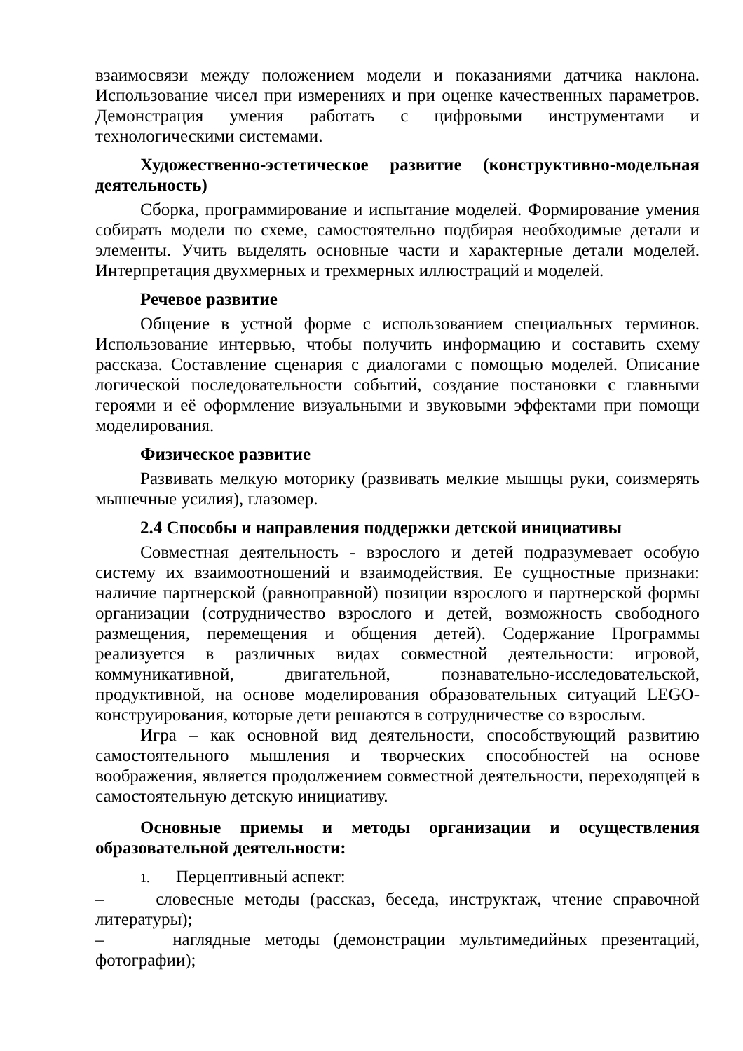взаимосвязи между положением модели и показаниями датчика наклона. Использование чисел при измерениях и при оценке качественных параметров. Демонстрация умения работать с цифровыми инструментами и технологическими системами.
Художественно-эстетическое развитие (конструктивно-модельная деятельность)
Сборка, программирование и испытание моделей. Формирование умения собирать модели по схеме, самостоятельно подбирая необходимые детали и элементы. Учить выделять основные части и характерные детали моделей. Интерпретация двухмерных и трехмерных иллюстраций и моделей.
Речевое развитие
Общение в устной форме с использованием специальных терминов. Использование интервью, чтобы получить информацию и составить схему рассказа. Составление сценария с диалогами с помощью моделей. Описание логической последовательности событий, создание постановки с главными героями и её оформление визуальными и звуковыми эффектами при помощи моделирования.
Физическое развитие
Развивать мелкую моторику (развивать мелкие мышцы руки, соизмерять мышечные усилия), глазомер.
2.4 Способы и направления поддержки детской инициативы
Совместная деятельность - взрослого и детей подразумевает особую систему их взаимоотношений и взаимодействия. Ее сущностные признаки: наличие партнерской (равноправной) позиции взрослого и партнерской формы организации (сотрудничество взрослого и детей, возможность свободного размещения, перемещения и общения детей). Содержание Программы реализуется в различных видах совместной деятельности: игровой, коммуникативной, двигательной, познавательно-исследовательской, продуктивной, на основе моделирования образовательных ситуаций LEGO-конструирования, которые дети решаются в сотрудничестве со взрослым.
Игра – как основной вид деятельности, способствующий развитию самостоятельного мышления и творческих способностей на основе воображения, является продолжением совместной деятельности, переходящей в самостоятельную детскую инициативу.
Основные приемы и методы организации и осуществления образовательной деятельности:
1. Перцептивный аспект:
– словесные методы (рассказ, беседа, инструктаж, чтение справочной литературы);
– наглядные методы (демонстрации мультимедийных презентаций, фотографии);